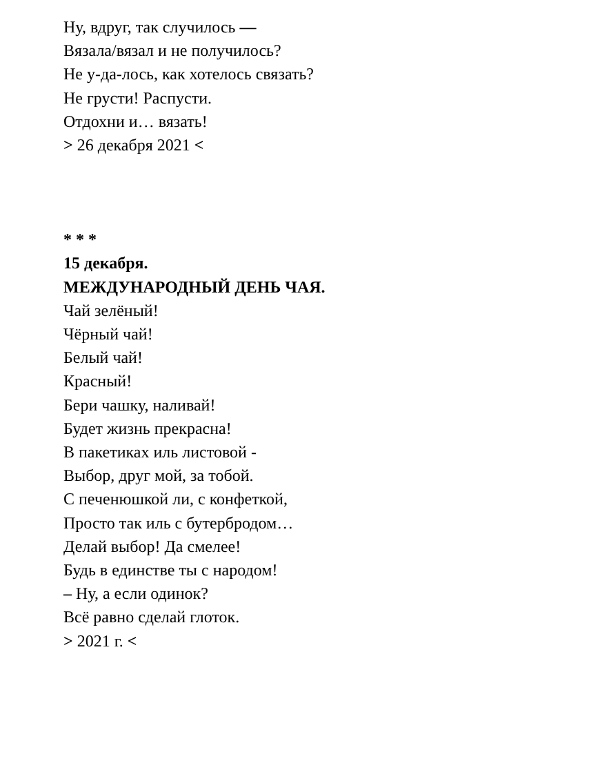Ну, вдруг, так случилось —
Вязала/вязал и не получилось?
Не у-да-лось, как хотелось связать?
Не грусти! Распусти.
Отдохни и… вязать!
> 26 декабря 2021 <
* * *
15 декабря.
МЕЖДУНАРОДНЫЙ ДЕНЬ ЧАЯ.
Чай зелёный!
Чёрный чай!
Белый чай!
Красный!
Бери чашку, наливай!
Будет жизнь прекрасна!
В пакетиках иль листовой -
Выбор, друг мой, за тобой.
С печенюшкой ли, с конфеткой,
Просто так иль с бутербродом…
Делай выбор! Да смелее!
Будь в единстве ты с народом!
– Ну, а если одинок?
Всё равно сделай глоток.
> 2021 г. <